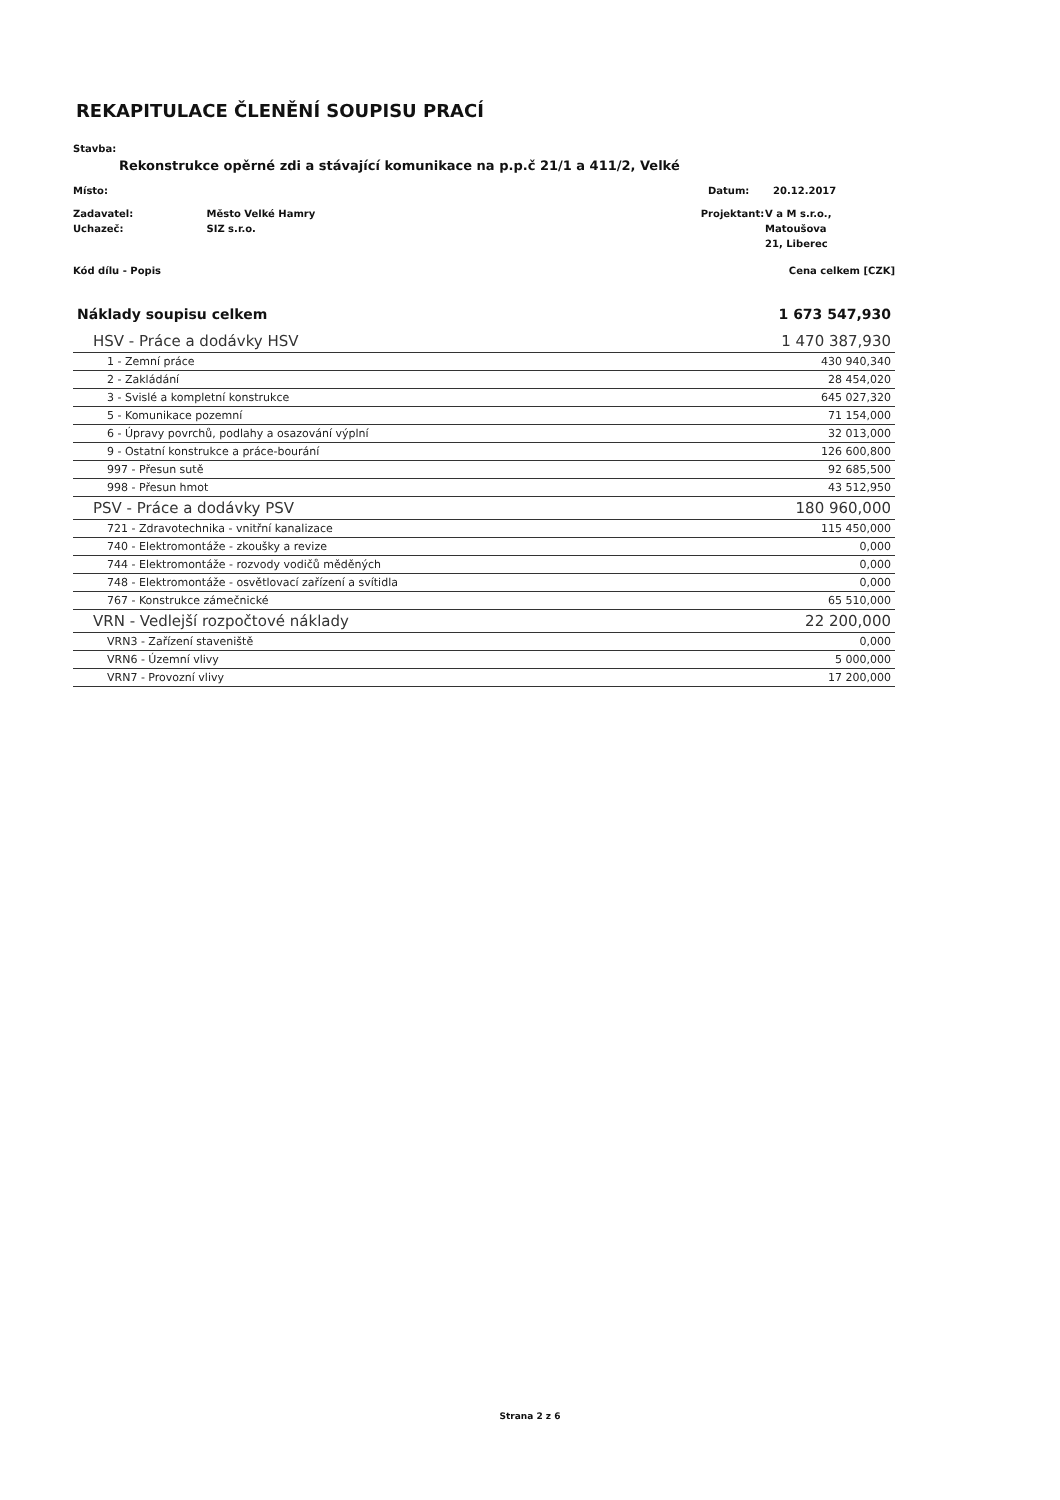REKAPITULACE ČLENĚNÍ SOUPISU PRACÍ
Stavba:
Rekonstrukce opěrné zdi a stávající komunikace na p.p.č 21/1 a 411/2, Velké
Místo: Datum: 20.12.2017
Zadavatel:
Uchazeč: Město Velké Hamry
SIZ s.r.o. Projektant: V a M s.r.o., Matoušova
21, Liberec
Kód dílu - Popis Cena celkem [CZK]
| Náklady soupisu celkem | 1 673 547,930 |
| HSV - Práce a dodávky HSV | 1 470 387,930 |
| 1 - Zemní práce | 430 940,340 |
| 2 - Zakládání | 28 454,020 |
| 3 - Svislé a kompletní konstrukce | 645 027,320 |
| 5 - Komunikace pozemní | 71 154,000 |
| 6 - Úpravy povrchů, podlahy a osazování výplní | 32 013,000 |
| 9 - Ostatní konstrukce a práce-bourání | 126 600,800 |
| 997 - Přesun sutě | 92 685,500 |
| 998 - Přesun hmot | 43 512,950 |
| PSV - Práce a dodávky PSV | 180 960,000 |
| 721 - Zdravotechnika - vnitřní kanalizace | 115 450,000 |
| 740 - Elektromontáže - zkoušky a revize | 0,000 |
| 744 - Elektromontáže - rozvody vodičů měděných | 0,000 |
| 748 - Elektromontáže - osvětlovací zařízení a svítidla | 0,000 |
| 767 - Konstrukce zámečnické | 65 510,000 |
| VRN - Vedlejší rozpočtové náklady | 22 200,000 |
| VRN3 - Zařízení staveniště | 0,000 |
| VRN6 - Územní vlivy | 5 000,000 |
| VRN7 - Provozní vlivy | 17 200,000 |
Strana 2 z 6